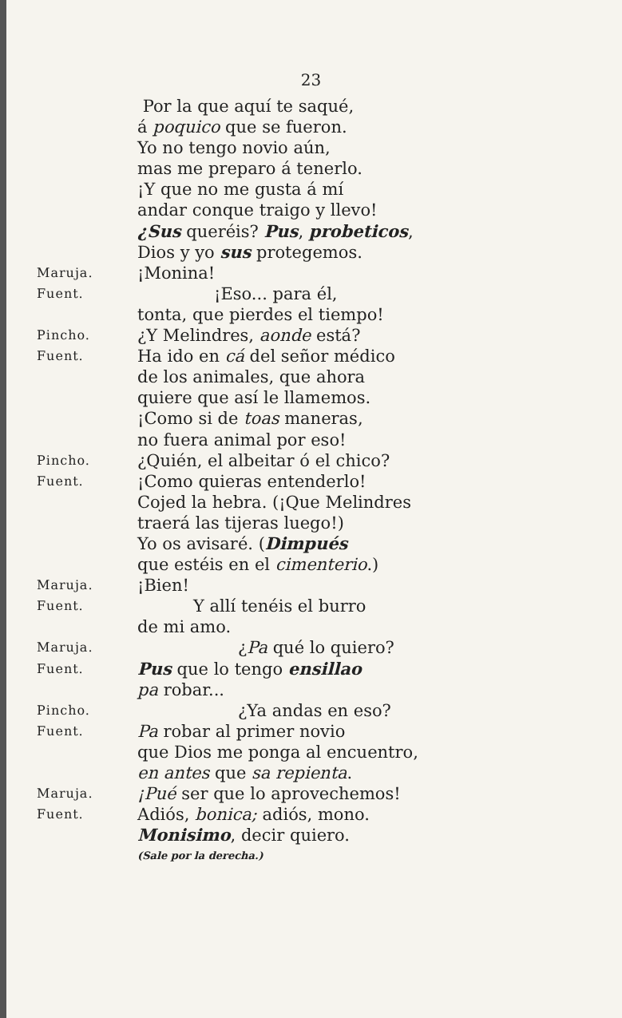23
Por la que aquí te saqué,
á poquico que se fueron.
Yo no tengo novio aún,
mas me preparo á tenerlo.
¡Y que no me gusta á mí
andar conque traigo y llevo!
¿Sus queréis? Pus, probeticos,
Dios y yo sus protegemos.
Maruja.
¡Monina!
Fuent.
¡Eso... para él,
tonta, que pierdes el tiempo!
Pincho.
¿Y Melindres, aonde está?
Fuent.
Ha ido en cá del señor médico
de los animales, que ahora
quiere que así le llamemos.
¡Como si de toas maneras,
no fuera animal por eso!
Pincho.
¿Quién, el albeitar ó el chico?
Fuent.
¡Como quieras entenderlo!
Cojed la hebra. (¡Que Melindres
traerá las tijeras luego!)
Yo os avisaré. (Dimpués
que estéis en el cimenterio.)
Maruja.
¡Bien!
Fuent.
Y allí tenéis el burro
de mi amo.
Maruja.
¿Pa qué lo quiero?
Fuent.
Pus que lo tengo ensillao
pa robar...
Pincho.
¿Ya andas en eso?
Fuent.
Pa robar al primer novio
que Dios me ponga al encuentro,
en antes que sa repienta.
Maruja.
¡Pué ser que lo aprovechemos!
Fuent.
Adiós, bonica; adiós, mono.
Monisimo, decir quiero.
(Sale por la derecha.)